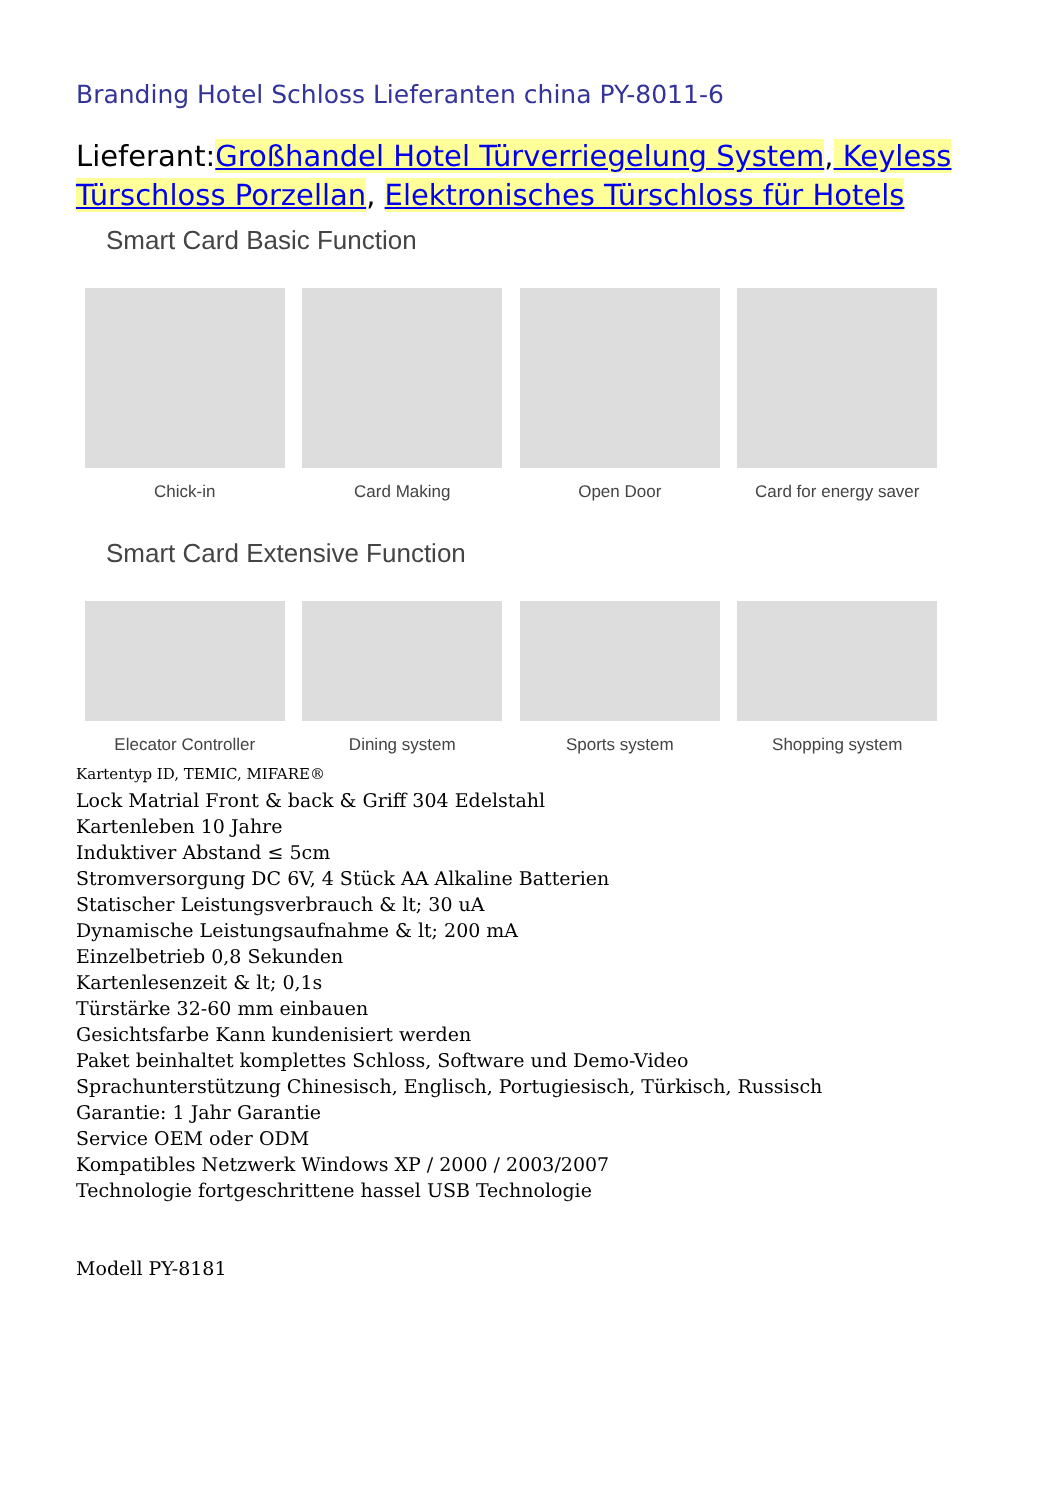Branding Hotel Schloss Lieferanten china PY-8011-6
Lieferant:Großhandel Hotel Türverriegelung System, Keyless Türschloss Porzellan, Elektronisches Türschloss für Hotels
Smart Card Basic Function
Chick-in
Card Making
Open Door
Card for energy saver
Smart Card Extensive Function
Elecator Controller
Dining system
Sports system
Shopping system
Kartentyp ID, TEMIC, MIFARE®
Lock Matrial Front & back & Griff 304 Edelstahl
Kartenleben 10 Jahre
Induktiver Abstand ≤ 5cm
Stromversorgung DC 6V, 4 Stück AA Alkaline Batterien
Statischer Leistungsverbrauch & lt; 30 uA
Dynamische Leistungsaufnahme & lt; 200 mA
Einzelbetrieb 0,8 Sekunden
Kartenlesenzeit & lt; 0,1s
Türstärke 32-60 mm einbauen
Gesichtsfarbe Kann kundenisiert werden
Paket beinhaltet komplettes Schloss, Software und Demo-Video
Sprachunterstützung Chinesisch, Englisch, Portugiesisch, Türkisch, Russisch
Garantie: 1 Jahr Garantie
Service OEM oder ODM
Kompatibles Netzwerk Windows XP / 2000 / 2003/2007
Technologie fortgeschrittene hassel USB Technologie
Modell PY-8181